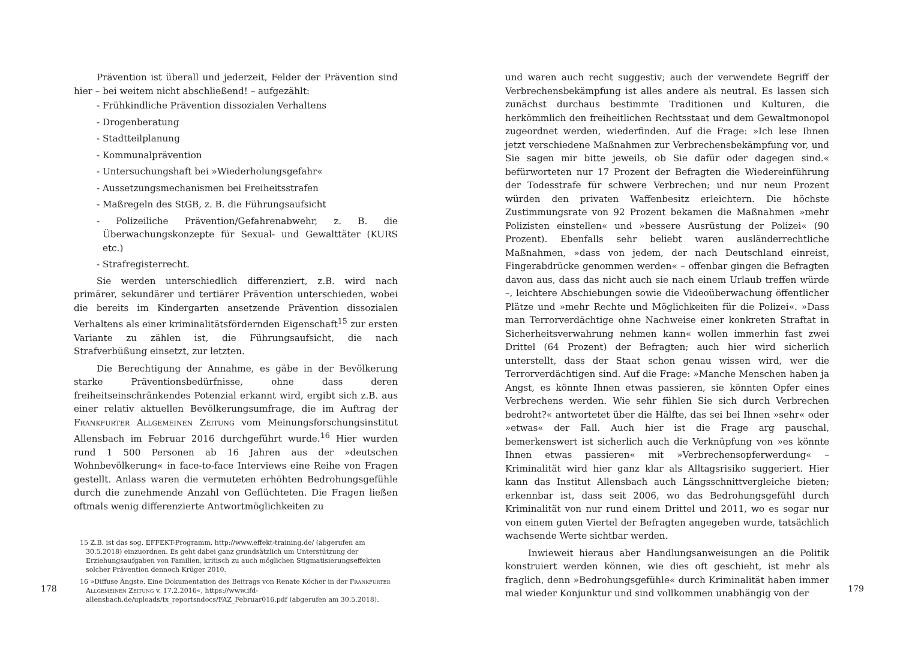Prävention ist überall und jederzeit, Felder der Prävention sind hier – bei weitem nicht abschließend! – aufgezählt:
- Frühkindliche Prävention dissozialen Verhaltens
- Drogenberatung
- Stadtteilplanung
- Kommunalprävention
- Untersuchungshaft bei »Wiederholungsgefahr«
- Aussetzungsmechanismen bei Freiheitsstrafen
- Maßregeln des StGB, z. B. die Führungsaufsicht
- Polizeiliche Prävention/Gefahrenabwehr, z. B. die Überwachungskonzepte für Sexual- und Gewalttäter (KURS etc.)
- Strafregisterrecht.
Sie werden unterschiedlich differenziert, z.B. wird nach primärer, sekundärer und tertiärer Prävention unterschieden, wobei die bereits im Kindergarten ansetzende Prävention dissozialen Verhaltens als einer kriminalitätsfördernden Eigenschaft<sup>15</sup> zur ersten Variante zu zählen ist, die Führungsaufsicht, die nach Strafverbüßung einsetzt, zur letzten.
Die Berechtigung der Annahme, es gäbe in der Bevölkerung starke Präventionsbedürfnisse, ohne dass deren freiheitseinschränkendes Potenzial erkannt wird, ergibt sich z.B. aus einer relativ aktuellen Bevölkerungsumfrage, die im Auftrag der Frankfurter Allgemeinen Zeitung vom Meinungsforschungsinstitut Allensbach im Februar 2016 durchgeführt wurde.<sup>16</sup> Hier wurden rund 1 500 Personen ab 16 Jahren aus der »deutschen Wohnbevölkerung« in face-to-face Interviews eine Reihe von Fragen gestellt. Anlass waren die vermuteten erhöhten Bedrohungsgefühle durch die zunehmende Anzahl von Geflüchteten. Die Fragen ließen oftmals wenig differenzierte Antwortmöglichkeiten zu
15 Z.B. ist das sog. EFFEKT-Programm, http://www.effekt-training.de/ (abgerufen am 30.5.2018) einzuordnen. Es geht dabei ganz grundsätzlich um Unterstützung der Erziehungsaufgaben von Familien, kritisch zu auch möglichen Stigmatisierungseffekten solcher Prävention dennoch Krüger 2010.
16 »Diffuse Ängste. Eine Dokumentation des Beitrags von Renate Köcher in der Frankfurter Allgemeinen Zeitung v. 17.2.2016«, https://www.ifd-allensbach.de/uploads/tx_reportsndocs/FAZ_Februar016.pdf (abgerufen am 30.5.2018).
178
und waren auch recht suggestiv; auch der verwendete Begriff der Verbrechensbekämpfung ist alles andere als neutral. Es lassen sich zunächst durchaus bestimmte Traditionen und Kulturen, die herkömmlich den freiheitlichen Rechtsstaat und dem Gewaltmonopol zugeordnet werden, wiederfinden. Auf die Frage: »Ich lese Ihnen jetzt verschiedene Maßnahmen zur Verbrechensbekämpfung vor, und Sie sagen mir bitte jeweils, ob Sie dafür oder dagegen sind.« befürworteten nur 17 Prozent der Befragten die Wiedereinführung der Todesstrafe für schwere Verbrechen; und nur neun Prozent würden den privaten Waffenbesitz erleichtern. Die höchste Zustimmungsrate von 92 Prozent bekamen die Maßnahmen »mehr Polizisten einstellen« und »bessere Ausrüstung der Polizei« (90 Prozent). Ebenfalls sehr beliebt waren ausländerrechtliche Maßnahmen, »dass von jedem, der nach Deutschland einreist, Fingerabdrücke genommen werden« – offenbar gingen die Befragten davon aus, dass das nicht auch sie nach einem Urlaub treffen würde –, leichtere Abschiebungen sowie die Videoüberwachung öffentlicher Plätze und »mehr Rechte und Möglichkeiten für die Polizei«. »Dass man Terrorverdächtige ohne Nachweise einer konkreten Straftat in Sicherheitsverwahrung nehmen kann« wollen immerhin fast zwei Drittel (64 Prozent) der Befragten; auch hier wird sicherlich unterstellt, dass der Staat schon genau wissen wird, wer die Terrorverdächtigen sind. Auf die Frage: »Manche Menschen haben ja Angst, es könnte Ihnen etwas passieren, sie könnten Opfer eines Verbrechens werden. Wie sehr fühlen Sie sich durch Verbrechen bedroht?« antwortetet über die Hälfte, das sei bei Ihnen »sehr« oder »etwas« der Fall. Auch hier ist die Frage arg pauschal, bemerkenswert ist sicherlich auch die Verknüpfung von »es könnte Ihnen etwas passieren« mit »Verbrechensopferwerdung« – Kriminalität wird hier ganz klar als Alltagsrisiko suggeriert. Hier kann das Institut Allensbach auch Längsschnittvergleiche bieten; erkennbar ist, dass seit 2006, wo das Bedrohungsgefühl durch Kriminalität von nur rund einem Drittel und 2011, wo es sogar nur von einem guten Viertel der Befragten angegeben wurde, tatsächlich wachsende Werte sichtbar werden.
Inwieweit hieraus aber Handlungsanweisungen an die Politik konstruiert werden können, wie dies oft geschieht, ist mehr als fraglich, denn »Bedrohungsgefühle« durch Kriminalität haben immer mal wieder Konjunktur und sind vollkommen unabhängig von der
179